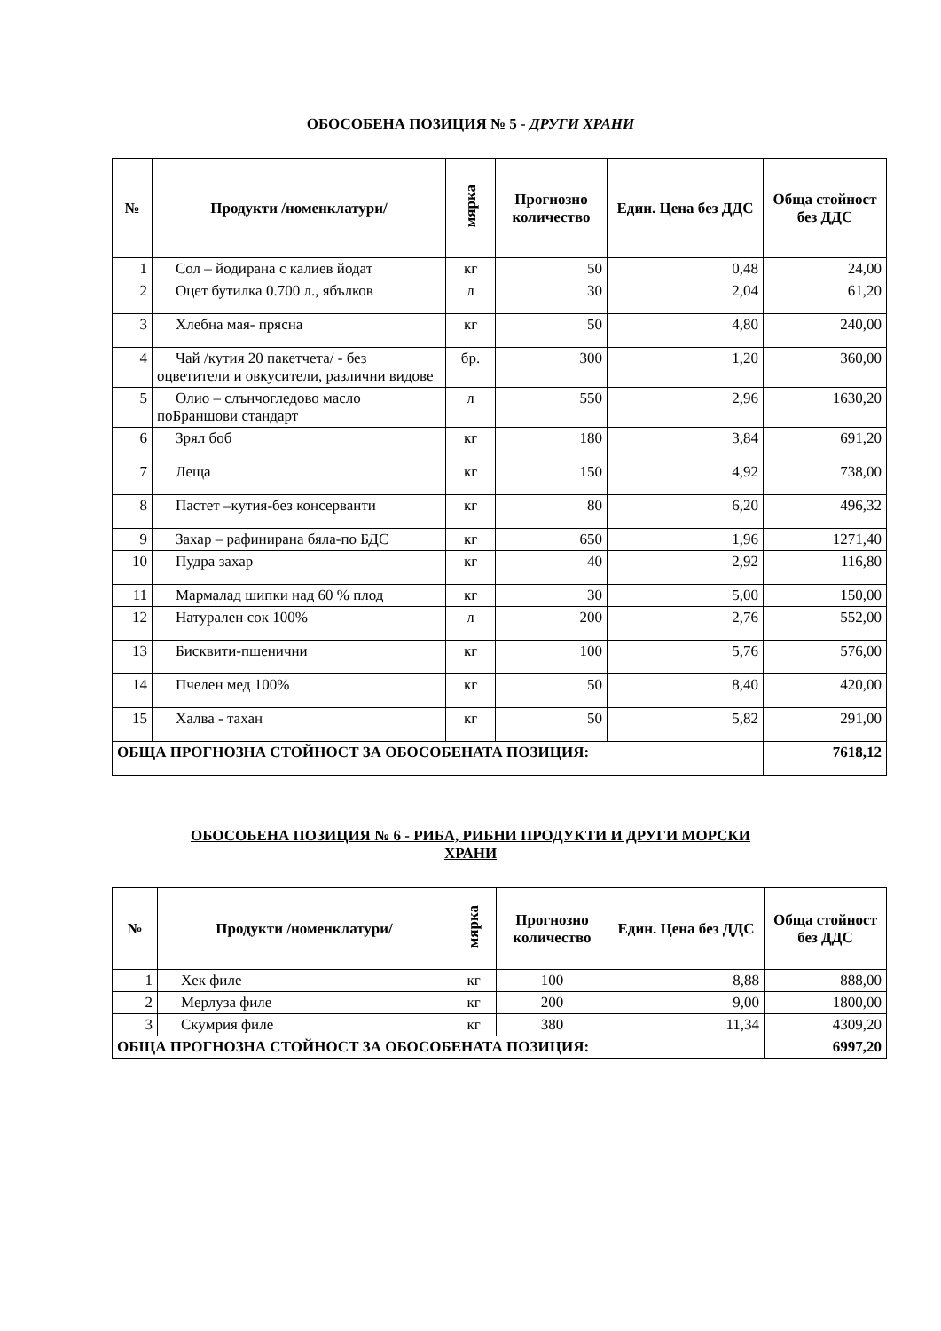ОБОСОБЕНА ПОЗИЦИЯ № 5 - ДРУГИ ХРАНИ
| № | Продукти /номенклатури/ | мярка | Прогнозно количество | Един. Цена без ДДС | Обща стойност без ДДС |
| --- | --- | --- | --- | --- | --- |
| 1 | Сол – йодирана с калиев йодат | кг | 50 | 0,48 | 24,00 |
| 2 | Оцет бутилка 0.700 л., ябълков | л | 30 | 2,04 | 61,20 |
| 3 | Хлебна мая- прясна | кг | 50 | 4,80 | 240,00 |
| 4 | Чай /кутия 20 пакетчета/ - без оцветители и овкусители, различни видове | бр. | 300 | 1,20 | 360,00 |
| 5 | Олио – слънчогледово масло поБраншови стандарт | л | 550 | 2,96 | 1630,20 |
| 6 | Зрял боб | кг | 180 | 3,84 | 691,20 |
| 7 | Леща | кг | 150 | 4,92 | 738,00 |
| 8 | Пастет –кутия-без консерванти | кг | 80 | 6,20 | 496,32 |
| 9 | Захар – рафинирана бяла-по БДС | кг | 650 | 1,96 | 1271,40 |
| 10 | Пудра захар | кг | 40 | 2,92 | 116,80 |
| 11 | Мармалад шипки над 60 % плод | кг | 30 | 5,00 | 150,00 |
| 12 | Натурален сок 100% | л | 200 | 2,76 | 552,00 |
| 13 | Бисквити-пшенични | кг | 100 | 5,76 | 576,00 |
| 14 | Пчелен мед 100% | кг | 50 | 8,40 | 420,00 |
| 15 | Халва - тахан | кг | 50 | 5,82 | 291,00 |
| ОБЩА ПРОГНОЗНА СТОЙНОСТ ЗА ОБОСОБЕНАТА ПОЗИЦИЯ: | | | | | 7618,12 |
ОБОСОБЕНА ПОЗИЦИЯ № 6 - РИБА, РИБНИ ПРОДУКТИ И ДРУГИ МОРСКИ
ХРАНИ
| № | Продукти /номенклатури/ | мярка | Прогнозно количество | Един. Цена без ДДС | Обща стойност без ДДС |
| --- | --- | --- | --- | --- | --- |
| 1 | Хек филе | кг | 100 | 8,88 | 888,00 |
| 2 | Мерлуза филе | кг | 200 | 9,00 | 1800,00 |
| 3 | Скумрия филе | кг | 380 | 11,34 | 4309,20 |
| ОБЩА ПРОГНОЗНА СТОЙНОСТ ЗА ОБОСОБЕНАТА ПОЗИЦИЯ: | | | | | 6997,20 |